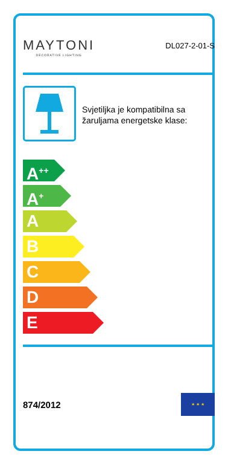MAYTONI
DECORATIVE LIGHTING
DL027-2-01-S
Svjetiljka je kompatibilna sa žaruljama energetske klase:
A<sup>++</sup>
A<sup>+</sup>
A
B
C
D
E
874/2012
★ ★ ★